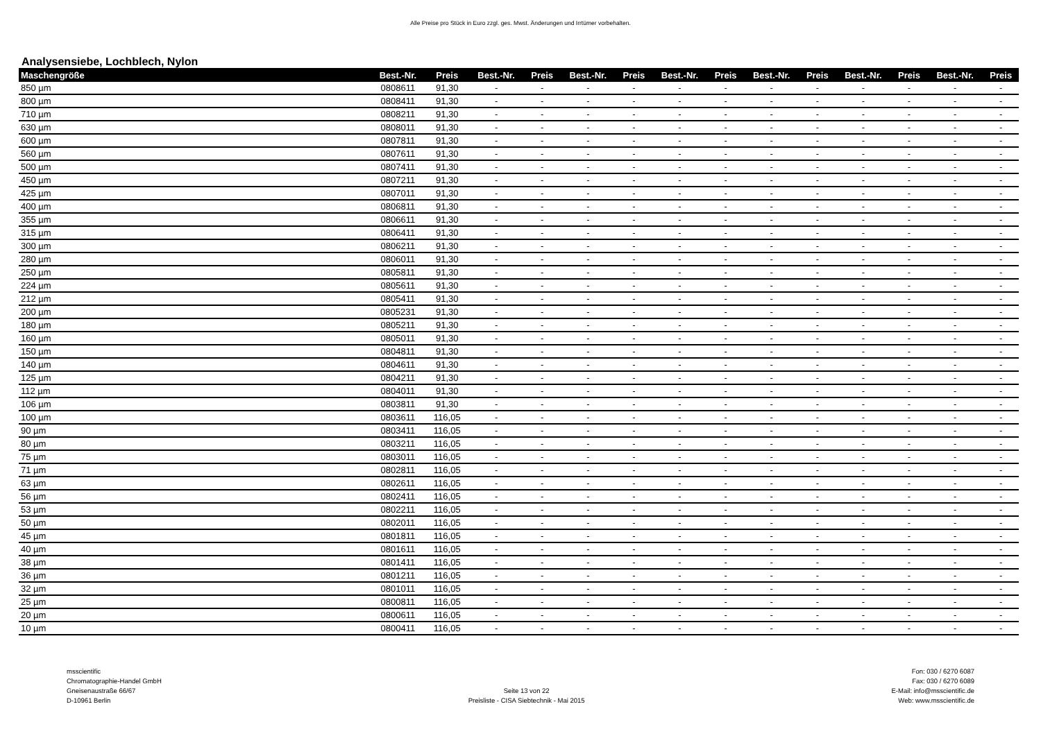Alle Preise pro Stück in Euro zzgl. ges. Mwst. Änderungen und Irrtümer vorbehalten.
Analysensiebe, Lochblech, Nylon
| Maschengröße | Best.-Nr. | Preis | Best.-Nr. | Preis | Best.-Nr. | Preis | Best.-Nr. | Preis | Best.-Nr. | Preis | Best.-Nr. | Preis | Best.-Nr. | Preis |
| --- | --- | --- | --- | --- | --- | --- | --- | --- | --- | --- | --- | --- | --- | --- |
| 850 µm | 0808611 | 91,30 | - | - | - | - | - | - | - | - | - | - | - | - |
| 800 µm | 0808411 | 91,30 | - | - | - | - | - | - | - | - | - | - | - | - |
| 710 µm | 0808211 | 91,30 | - | - | - | - | - | - | - | - | - | - | - | - |
| 630 µm | 0808011 | 91,30 | - | - | - | - | - | - | - | - | - | - | - | - |
| 600 µm | 0807811 | 91,30 | - | - | - | - | - | - | - | - | - | - | - | - |
| 560 µm | 0807611 | 91,30 | - | - | - | - | - | - | - | - | - | - | - | - |
| 500 µm | 0807411 | 91,30 | - | - | - | - | - | - | - | - | - | - | - | - |
| 450 µm | 0807211 | 91,30 | - | - | - | - | - | - | - | - | - | - | - | - |
| 425 µm | 0807011 | 91,30 | - | - | - | - | - | - | - | - | - | - | - | - |
| 400 µm | 0806811 | 91,30 | - | - | - | - | - | - | - | - | - | - | - | - |
| 355 µm | 0806611 | 91,30 | - | - | - | - | - | - | - | - | - | - | - | - |
| 315 µm | 0806411 | 91,30 | - | - | - | - | - | - | - | - | - | - | - | - |
| 300 µm | 0806211 | 91,30 | - | - | - | - | - | - | - | - | - | - | - | - |
| 280 µm | 0806011 | 91,30 | - | - | - | - | - | - | - | - | - | - | - | - |
| 250 µm | 0805811 | 91,30 | - | - | - | - | - | - | - | - | - | - | - | - |
| 224 µm | 0805611 | 91,30 | - | - | - | - | - | - | - | - | - | - | - | - |
| 212 µm | 0805411 | 91,30 | - | - | - | - | - | - | - | - | - | - | - | - |
| 200 µm | 0805231 | 91,30 | - | - | - | - | - | - | - | - | - | - | - | - |
| 180 µm | 0805211 | 91,30 | - | - | - | - | - | - | - | - | - | - | - | - |
| 160 µm | 0805011 | 91,30 | - | - | - | - | - | - | - | - | - | - | - | - |
| 150 µm | 0804811 | 91,30 | - | - | - | - | - | - | - | - | - | - | - | - |
| 140 µm | 0804611 | 91,30 | - | - | - | - | - | - | - | - | - | - | - | - |
| 125 µm | 0804211 | 91,30 | - | - | - | - | - | - | - | - | - | - | - | - |
| 112 µm | 0804011 | 91,30 | - | - | - | - | - | - | - | - | - | - | - | - |
| 106 µm | 0803811 | 91,30 | - | - | - | - | - | - | - | - | - | - | - | - |
| 100 µm | 0803611 | 116,05 | - | - | - | - | - | - | - | - | - | - | - | - |
| 90 µm | 0803411 | 116,05 | - | - | - | - | - | - | - | - | - | - | - | - |
| 80 µm | 0803211 | 116,05 | - | - | - | - | - | - | - | - | - | - | - | - |
| 75 µm | 0803011 | 116,05 | - | - | - | - | - | - | - | - | - | - | - | - |
| 71 µm | 0802811 | 116,05 | - | - | - | - | - | - | - | - | - | - | - | - |
| 63 µm | 0802611 | 116,05 | - | - | - | - | - | - | - | - | - | - | - | - |
| 56 µm | 0802411 | 116,05 | - | - | - | - | - | - | - | - | - | - | - | - |
| 53 µm | 0802211 | 116,05 | - | - | - | - | - | - | - | - | - | - | - | - |
| 50 µm | 0802011 | 116,05 | - | - | - | - | - | - | - | - | - | - | - | - |
| 45 µm | 0801811 | 116,05 | - | - | - | - | - | - | - | - | - | - | - | - |
| 40 µm | 0801611 | 116,05 | - | - | - | - | - | - | - | - | - | - | - | - |
| 38 µm | 0801411 | 116,05 | - | - | - | - | - | - | - | - | - | - | - | - |
| 36 µm | 0801211 | 116,05 | - | - | - | - | - | - | - | - | - | - | - | - |
| 32 µm | 0801011 | 116,05 | - | - | - | - | - | - | - | - | - | - | - | - |
| 25 µm | 0800811 | 116,05 | - | - | - | - | - | - | - | - | - | - | - | - |
| 20 µm | 0800611 | 116,05 | - | - | - | - | - | - | - | - | - | - | - | - |
| 10 µm | 0800411 | 116,05 | - | - | - | - | - | - | - | - | - | - | - | - |
msscientific
Chromatographie-Handel GmbH
Gneisenaustraße 66/67
D-10961 Berlin
Seite 13 von 22
Preisliste - CISA Siebtechnik - Mai 2015
Fon: 030 / 6270 6087
Fax: 030 / 6270 6089
E-Mail: info@msscientific.de
Web: www.msscientific.de